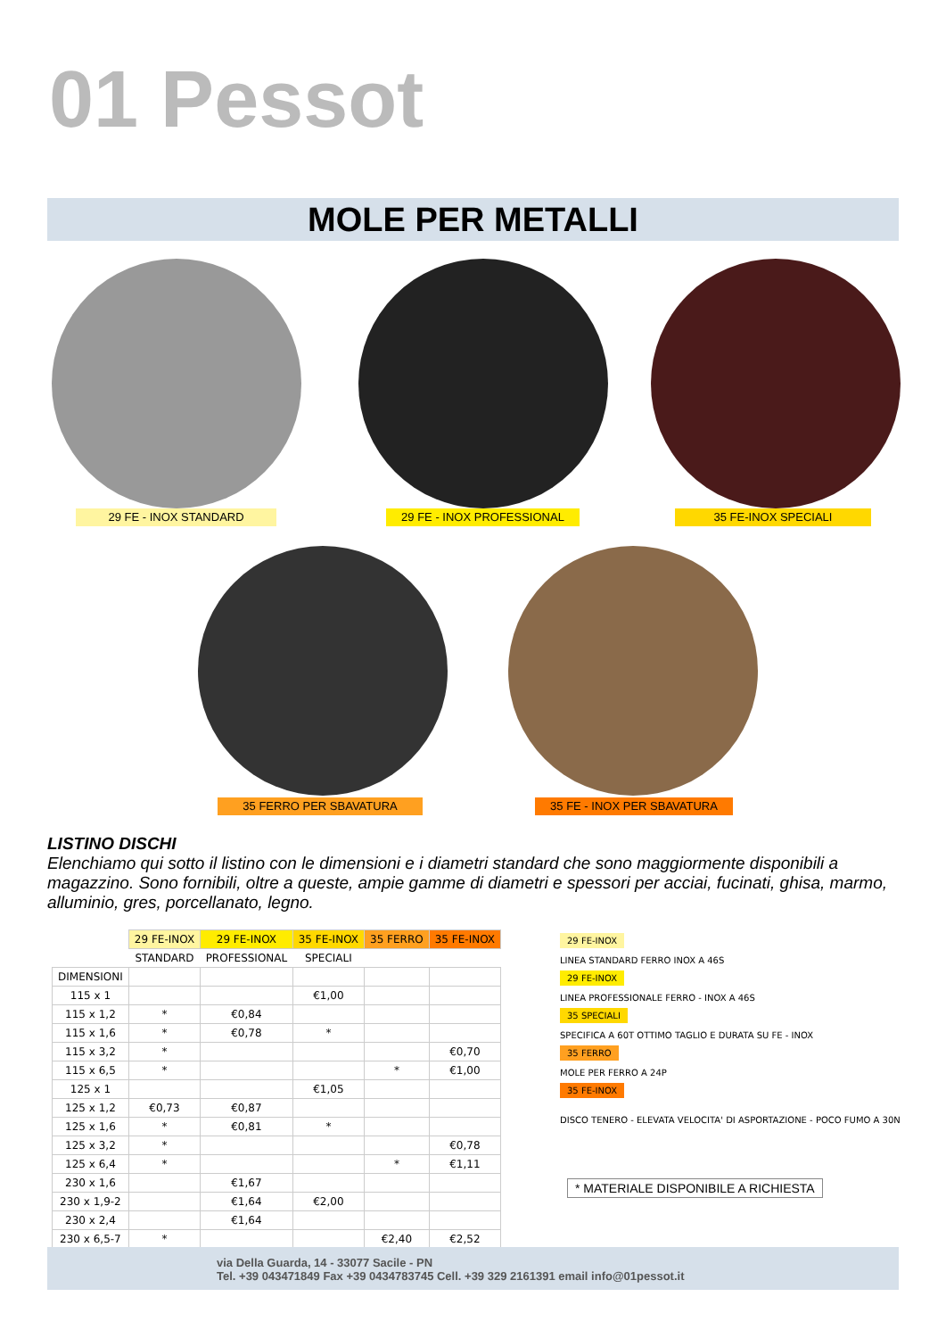01 Pessot
MOLE PER METALLI
29 FE - INOX STANDARD 29 FE - INOX PROFESSIONAL 35 FE-INOX SPECIALI
35 FERRO PER SBAVATURA 35 FE - INOX PER SBAVATURA
LISTINO DISCHI
Elenchiamo qui sotto il listino con le dimensioni e i diametri standard che sono maggiormente disponibili a magazzino. Sono fornibili, oltre a queste, ampie gamme di diametri e spessori per acciai, fucinati, ghisa, marmo, alluminio, gres, porcellanato, legno.
| | 29 FE-INOX | 29 FE-INOX | 35 FE-INOX | 35 FERRO | 35 FE-INOX |
| --- | --- | --- | --- | --- | --- |
| | STANDARD | PROFESSIONAL | SPECIALI | | |
| DIMENSIONI | | | | | |
| 115 x 1 | | | €1,00 | | |
| 115 x 1,2 | * | €0,84 | | | |
| 115 x 1,6 | * | €0,78 | * | | |
| 115 x 3,2 | * | | | | €0,70 |
| 115 x 6,5 | * | | | * | €1,00 |
| 125 x 1 | | | €1,05 | | |
| 125 x 1,2 | €0,73 | €0,87 | | | |
| 125 x 1,6 | * | €0,81 | * | | |
| 125 x 3,2 | * | | | | €0,78 |
| 125 x 6,4 | * | | | * | €1,11 |
| 230 x 1,6 | | €1,67 | | | |
| 230 x 1,9-2 | | €1,64 | €2,00 | | |
| 230 x 2,4 | | €1,64 | | | |
| 230 x 6,5-7 | * | | | €2,40 | €2,52 |
29 FE-INOX
LINEA STANDARD FERRO INOX A 46S
29 FE-INOX
LINEA PROFESSIONALE FERRO - INOX A 46S
35 SPECIALI
SPECIFICA A 60T OTTIMO TAGLIO E DURATA SU FE - INOX
35 FERRO
MOLE PER FERRO A 24P
35 FE-INOX
DISCO TENERO - ELEVATA VELOCITA' DI ASPORTAZIONE - POCO FUMO A 30N
* MATERIALE DISPONIBILE A RICHIESTA
via Della Guarda, 14 - 33077 Sacile - PN
Tel. +39 043471849 Fax +39 0434783745 Cell. +39 329 2161391 email info@01pessot.it